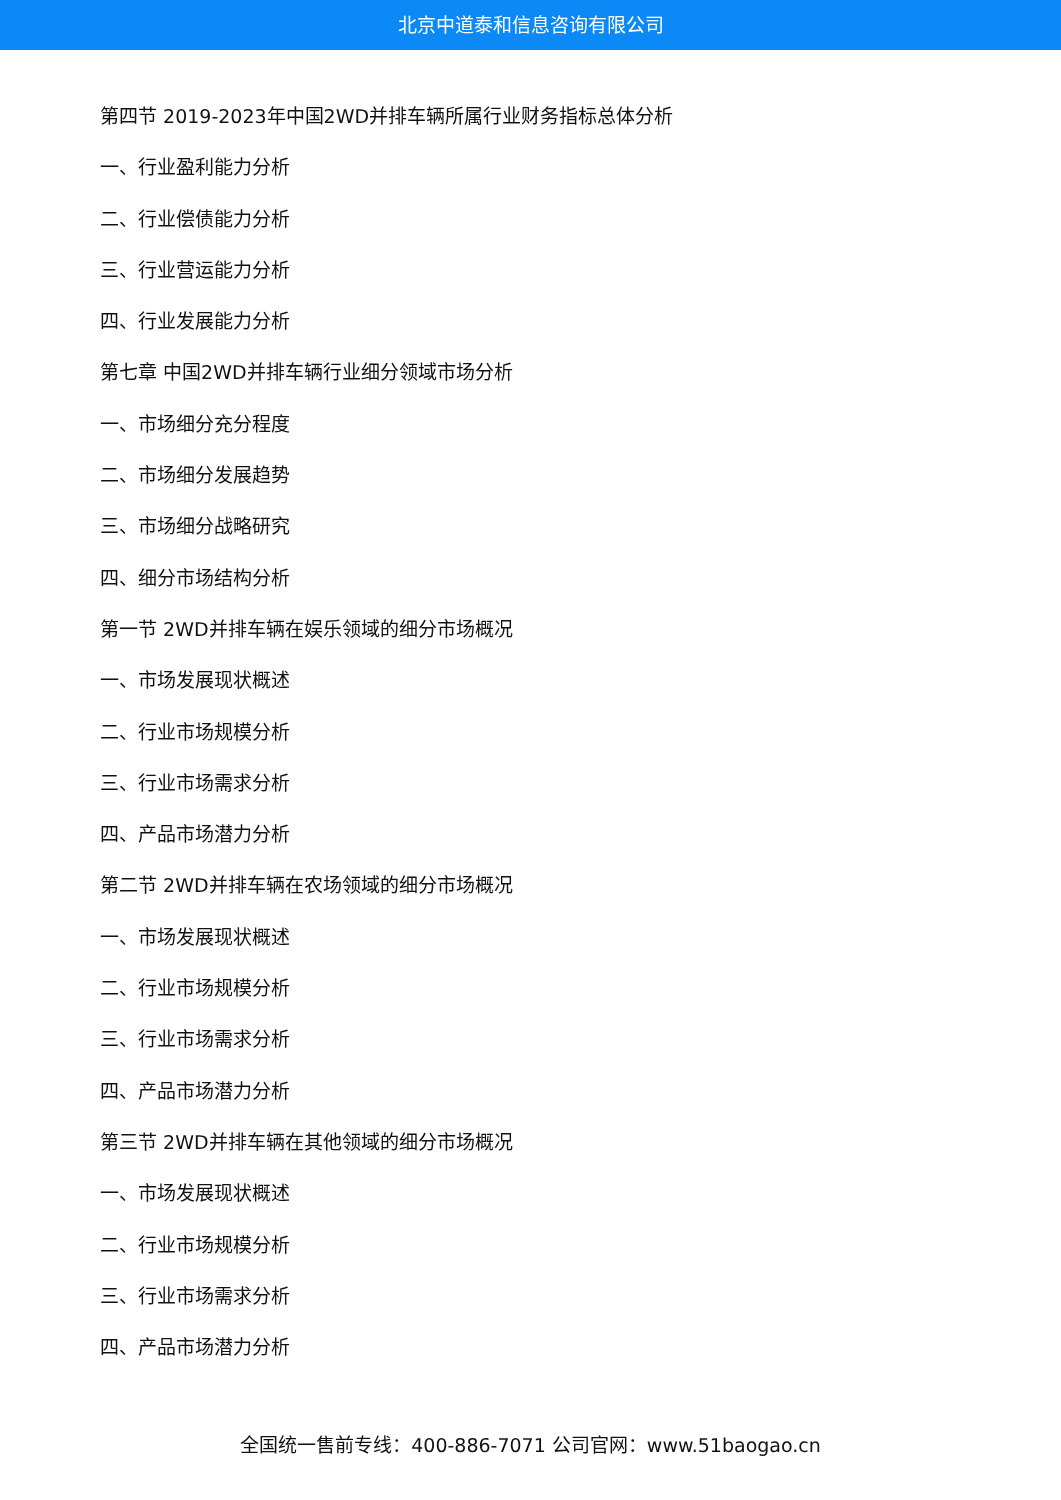北京中道泰和信息咨询有限公司
第四节 2019-2023年中国2WD并排车辆所属行业财务指标总体分析
一、行业盈利能力分析
二、行业偿债能力分析
三、行业营运能力分析
四、行业发展能力分析
第七章 中国2WD并排车辆行业细分领域市场分析
一、市场细分充分程度
二、市场细分发展趋势
三、市场细分战略研究
四、细分市场结构分析
第一节 2WD并排车辆在娱乐领域的细分市场概况
一、市场发展现状概述
二、行业市场规模分析
三、行业市场需求分析
四、产品市场潜力分析
第二节 2WD并排车辆在农场领域的细分市场概况
一、市场发展现状概述
二、行业市场规模分析
三、行业市场需求分析
四、产品市场潜力分析
第三节 2WD并排车辆在其他领域的细分市场概况
一、市场发展现状概述
二、行业市场规模分析
三、行业市场需求分析
四、产品市场潜力分析
全国统一售前专线：400-886-7071 公司官网：www.51baogao.cn